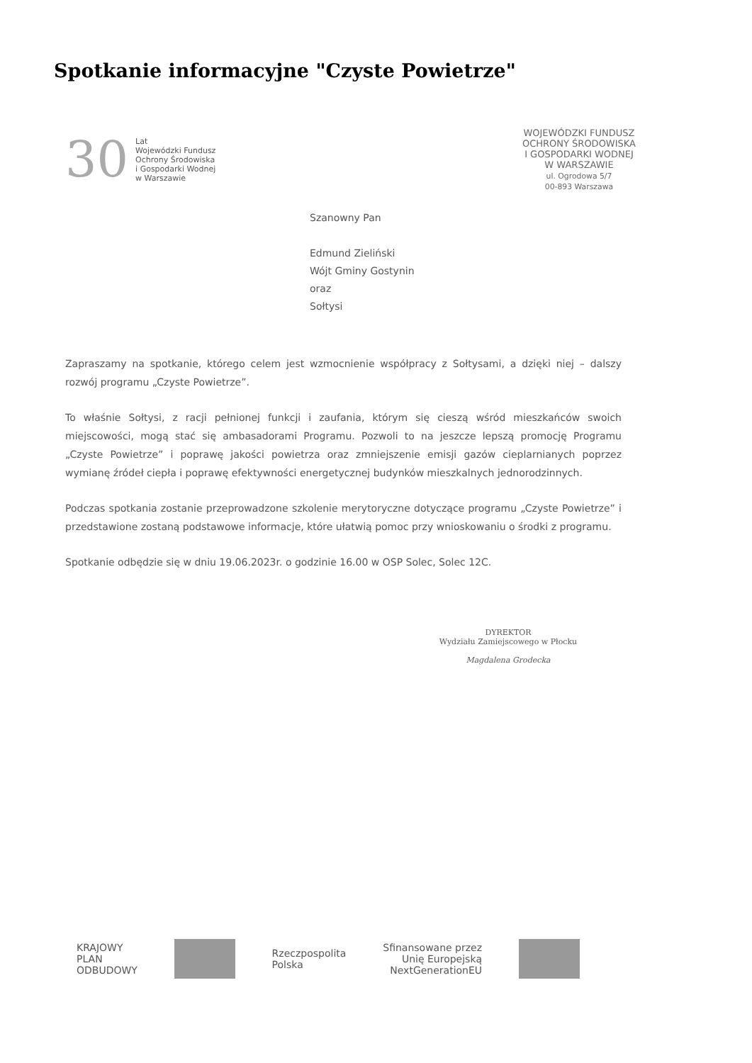Spotkanie informacyjne "Czyste Powietrze"
30
Lat
Wojewódzki Fundusz
Ochrony Środowiska
i Gospodarki Wodnej
w Warszawie
WOJEWÓDZKI FUNDUSZ
OCHRONY ŚRODOWISKA
I GOSPODARKI WODNEJ
W WARSZAWIE
ul. Ogrodowa 5/7
00-893 Warszawa
Szanowny Pan
Edmund Zieliński
Wójt Gminy Gostynin
oraz
Sołtysi
Zapraszamy na spotkanie, którego celem jest wzmocnienie współpracy z Sołtysami, a dzięki niej – dalszy rozwój programu „Czyste Powietrze”.
To właśnie Sołtysi, z racji pełnionej funkcji i zaufania, którym się cieszą wśród mieszkańców swoich miejscowości, mogą stać się ambasadorami Programu. Pozwoli to na jeszcze lepszą promocję Programu „Czyste Powietrze” i poprawę jakości powietrza oraz zmniejszenie emisji gazów cieplarnianych poprzez wymianę źródeł ciepła i poprawę efektywności energetycznej budynków mieszkalnych jednorodzinnych.
Podczas spotkania zostanie przeprowadzone szkolenie merytoryczne dotyczące programu „Czyste Powietrze” i przedstawione zostaną podstawowe informacje, które ułatwią pomoc przy wnioskowaniu o środki z programu.
Spotkanie odbędzie się w dniu 19.06.2023r. o godzinie 16.00 w OSP Solec, Solec 12C.
DYREKTOR
Wydziału Zamiejscowego w Płocku
Magdalena Grodecka
KRAJOWY
PLAN
ODBUDOWY
Rzeczpospolita
Polska
Sfinansowane przez
Unię Europejską
NextGenerationEU